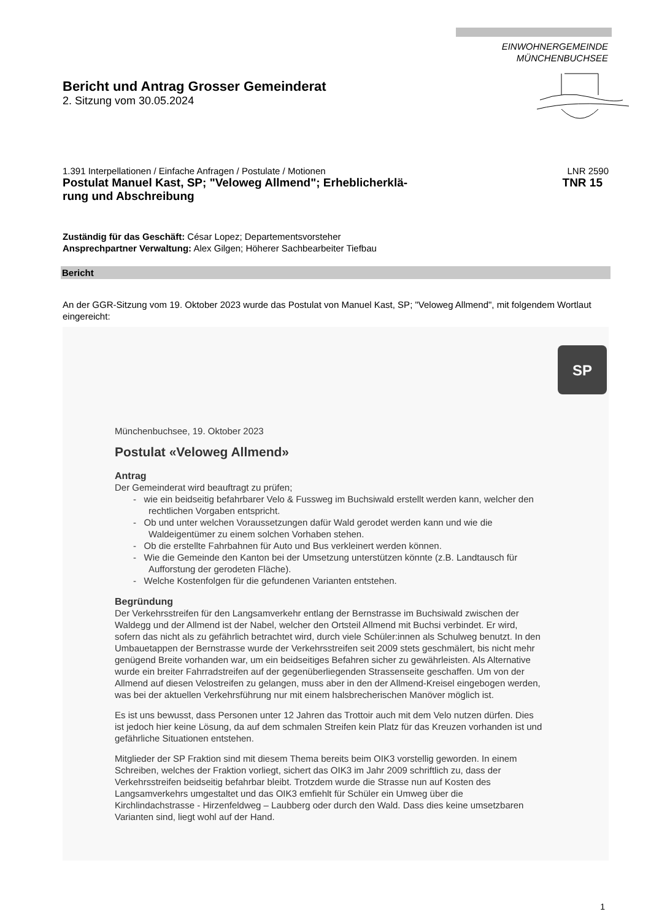EINWOHNERGEMEINDE
MÜNCHENBUCHSEE
Bericht und Antrag Grosser Gemeinderat
2. Sitzung vom 30.05.2024
1.391 Interpellationen / Einfache Anfragen / Postulate / Motionen LNR 2590
Postulat Manuel Kast, SP; "Veloweg Allmend"; Erheblicherklä-
rung und Abschreibung TNR 15
Zuständig für das Geschäft: César Lopez; Departementsvorsteher
Ansprechpartner Verwaltung: Alex Gilgen; Höherer Sachbearbeiter Tiefbau
Bericht
An der GGR-Sitzung vom 19. Oktober 2023 wurde das Postulat von Manuel Kast, SP; "Veloweg Allmend", mit folgendem Wortlaut eingereicht:
SP
Münchenbuchsee, 19. Oktober 2023
Postulat «Veloweg Allmend»
Antrag
Der Gemeinderat wird beauftragt zu prüfen;
- wie ein beidseitig befahrbarer Velo & Fussweg im Buchsiwald erstellt werden kann, welcher den rechtlichen Vorgaben entspricht.
- Ob und unter welchen Voraussetzungen dafür Wald gerodet werden kann und wie die Waldeigentümer zu einem solchen Vorhaben stehen.
- Ob die erstellte Fahrbahnen für Auto und Bus verkleinert werden können.
- Wie die Gemeinde den Kanton bei der Umsetzung unterstützen könnte (z.B. Landtausch für Aufforstung der gerodeten Fläche).
- Welche Kostenfolgen für die gefundenen Varianten entstehen.
Begründung
Der Verkehrsstreifen für den Langsamverkehr entlang der Bernstrasse im Buchsiwald zwischen der Waldegg und der Allmend ist der Nabel, welcher den Ortsteil Allmend mit Buchsi verbindet. Er wird, sofern das nicht als zu gefährlich betrachtet wird, durch viele Schüler:innen als Schulweg benutzt. In den Umbauetappen der Bernstrasse wurde der Verkehrsstreifen seit 2009 stets geschmälert, bis nicht mehr genügend Breite vorhanden war, um ein beidseitiges Befahren sicher zu gewährleisten. Als Alternative wurde ein breiter Fahrradstreifen auf der gegenüberliegenden Strassenseite geschaffen. Um von der Allmend auf diesen Velostreifen zu gelangen, muss aber in den der Allmend-Kreisel eingebogen werden, was bei der aktuellen Verkehrsführung nur mit einem halsbrecherischen Manöver möglich ist.
Es ist uns bewusst, dass Personen unter 12 Jahren das Trottoir auch mit dem Velo nutzen dürfen. Dies ist jedoch hier keine Lösung, da auf dem schmalen Streifen kein Platz für das Kreuzen vorhanden ist und gefährliche Situationen entstehen.
Mitglieder der SP Fraktion sind mit diesem Thema bereits beim OIK3 vorstellig geworden. In einem Schreiben, welches der Fraktion vorliegt, sichert das OIK3 im Jahr 2009 schriftlich zu, dass der Verkehrsstreifen beidseitig befahrbar bleibt. Trotzdem wurde die Strasse nun auf Kosten des Langsamverkehrs umgestaltet und das OIK3 emfiehlt für Schüler ein Umweg über die Kirchlindachstrasse - Hirzenfeldweg – Laubberg oder durch den Wald. Dass dies keine umsetzbaren Varianten sind, liegt wohl auf der Hand.
1